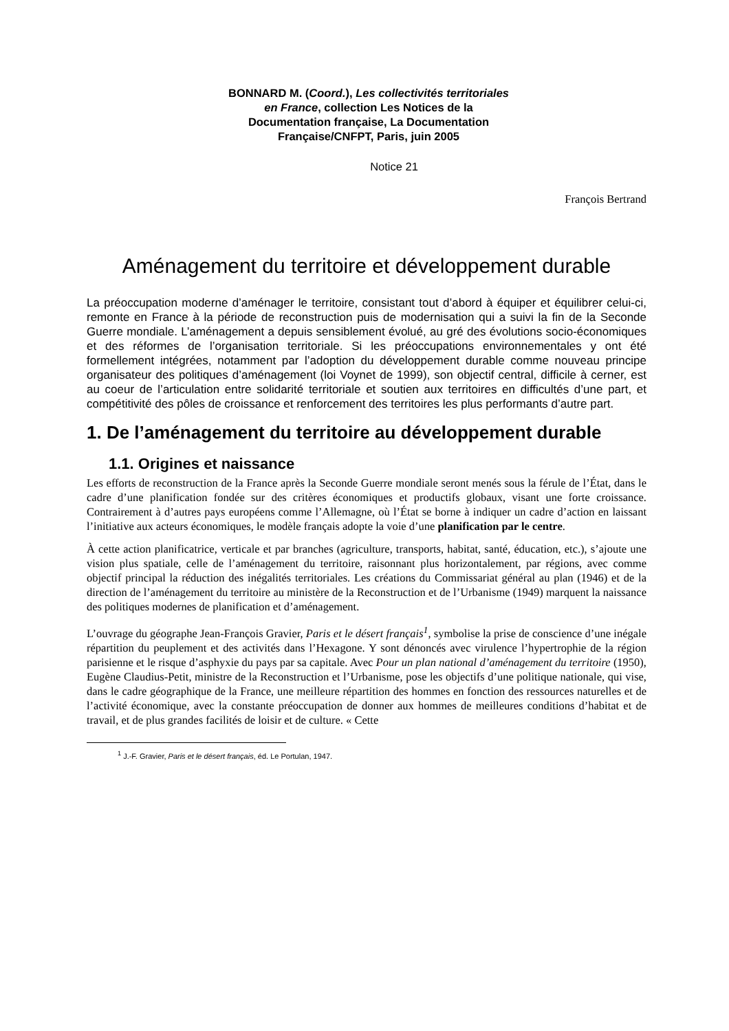BONNARD M. (Coord.), Les collectivités territoriales en France, collection Les Notices de la Documentation française, La Documentation Française/CNFPT, Paris, juin 2005
Notice 21
François Bertrand
Aménagement du territoire et développement durable
La préoccupation moderne d’aménager le territoire, consistant tout d’abord à équiper et équilibrer celui-ci, remonte en France à la période de reconstruction puis de modernisation qui a suivi la fin de la Seconde Guerre mondiale. L’aménagement a depuis sensiblement évolué, au gré des évolutions socio-économiques et des réformes de l’organisation territoriale. Si les préoccupations environnementales y ont été formellement intégrées, notamment par l’adoption du développement durable comme nouveau principe organisateur des politiques d’aménagement (loi Voynet de 1999), son objectif central, difficile à cerner, est au coeur de l’articulation entre solidarité territoriale et soutien aux territoires en difficultés d’une part, et compétitivité des pôles de croissance et renforcement des territoires les plus performants d’autre part.
1. De l’aménagement du territoire au développement durable
1.1. Origines et naissance
Les efforts de reconstruction de la France après la Seconde Guerre mondiale seront menés sous la férule de l’État, dans le cadre d’une planification fondée sur des critères économiques et productifs globaux, visant une forte croissance. Contrairement à d’autres pays européens comme l’Allemagne, où l’État se borne à indiquer un cadre d’action en laissant l’initiative aux acteurs économiques, le modèle français adopte la voie d’une planification par le centre.
À cette action planificatrice, verticale et par branches (agriculture, transports, habitat, santé, éducation, etc.), s’ajoute une vision plus spatiale, celle de l’aménagement du territoire, raisonnant plus horizontalement, par régions, avec comme objectif principal la réduction des inégalités territoriales. Les créations du Commissariat général au plan (1946) et de la direction de l’aménagement du territoire au ministère de la Reconstruction et de l’Urbanisme (1949) marquent la naissance des politiques modernes de planification et d’aménagement.
L’ouvrage du géographe Jean-François Gravier, Paris et le désert français<sup>1</sup>, symbolise la prise de conscience d’une inégale répartition du peuplement et des activités dans l’Hexagone. Y sont dénoncés avec virulence l’hypertrophie de la région parisienne et le risque d’asphyxie du pays par sa capitale. Avec Pour un plan national d’aménagement du territoire (1950), Eugène Claudius-Petit, ministre de la Reconstruction et l’Urbanisme, pose les objectifs d’une politique nationale, qui vise, dans le cadre géographique de la France, une meilleure répartition des hommes en fonction des ressources naturelles et de l’activité économique, avec la constante préoccupation de donner aux hommes de meilleures conditions d’habitat et de travail, et de plus grandes facilités de loisir et de culture. « Cette
<sup>1</sup> J.-F. Gravier, Paris et le désert français, éd. Le Portulan, 1947.